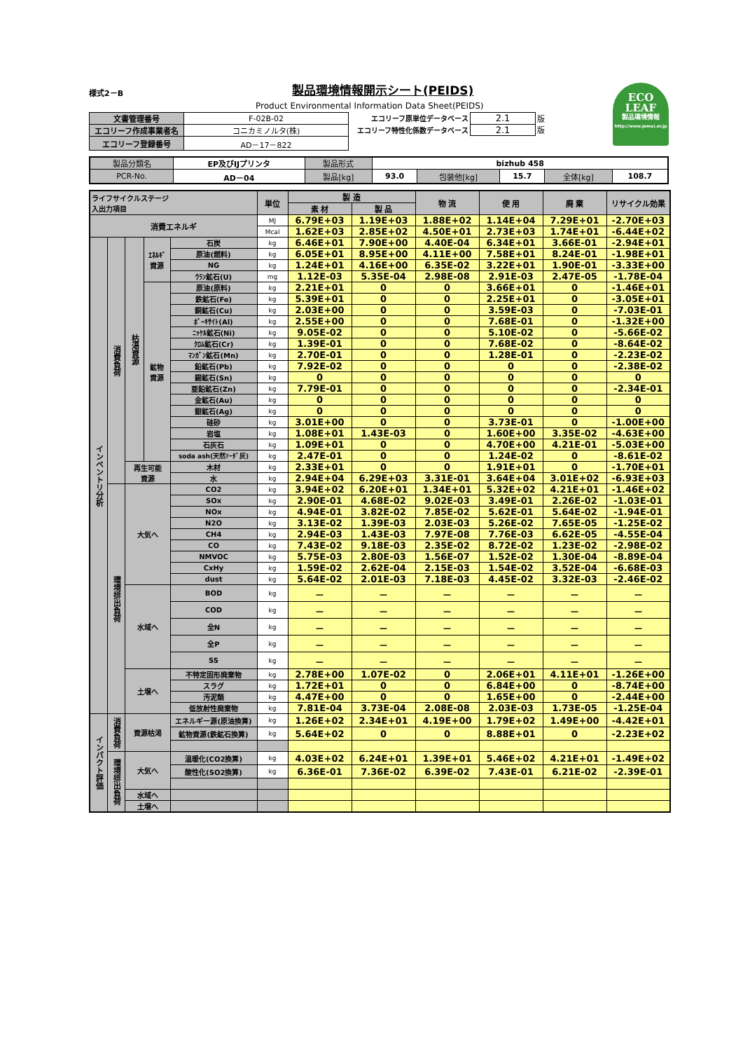様式2－B
製品環境情報開示シート(PEIDS)
Product Environmental Information Data Sheet(PEIDS)
ECO
LEAF
製品環境情報
http://www.jemai.or.jp
| 文書管理番号 | F-02B-02 |
| エコリーフ作成事業者名 | コニカミノルタ(株) |
| エコリーフ登録番号 | AD－17－822 |
| エコリーフ原単位データベース | 2.1 | 版 |
| エコリーフ特性化係数データベース | 2.1 | 版 |
| 製品分類名 | EP及びIJプリンタ | 製品形式 | bizhub 458 | | | | |
| PCR-No. | AD－04 | 製品[kg] | 93.0 | 包装他[kg] | 15.7 | 全体[kg] | 108.7 |
| ライフサイクルステージ 入出力項目 | | | | | 単位 | 製 造 | | 物 流 | 使 用 | 廃 棄 | リサイクル効果 |
| --- | --- | --- | --- | --- | --- | --- | --- | --- | --- | --- | --- |
| | | | | | | 素 材 | 製 品 | | | | |
| 消費エネルギ | | | | | MJ | 6.79E+03 | 1.19E+03 | 1.88E+02 | 1.14E+04 | 7.29E+01 | -2.70E+03 |
| | | | | | Mcal | 1.62E+03 | 2.85E+02 | 4.50E+01 | 2.73E+03 | 1.74E+01 | -6.44E+02 |
| インベントリ分析 | 消費負荷 | 枯渇資源 | ｴﾈﾙｷﾞ 資源 | 石炭 | kg | 6.46E+01 | 7.90E+00 | 4.40E-04 | 6.34E+01 | 3.66E-01 | -2.94E+01 |
| | | | | 原油(燃料) | kg | 6.05E+01 | 8.95E+00 | 4.11E+00 | 7.58E+01 | 8.24E-01 | -1.98E+01 |
| | | | | NG | kg | 1.24E+01 | 4.16E+00 | 6.35E-02 | 3.22E+01 | 1.90E-01 | -3.33E+00 |
| | | | | ｳﾗﾝ鉱石(U) | mg | 1.12E-03 | 5.35E-04 | 2.98E-08 | 2.91E-03 | 2.47E-05 | -1.78E-04 |
| | | | 鉱物 資源 | 原油(原料) | kg | 2.21E+01 | 0 | 0 | 3.66E+01 | 0 | -1.46E+01 |
| | | | | 鉄鉱石(Fe) | kg | 5.39E+01 | 0 | 0 | 2.25E+01 | 0 | -3.05E+01 |
| | | | | 銅鉱石(Cu) | kg | 2.03E+00 | 0 | 0 | 3.59E-03 | 0 | -7.03E-01 |
| | | | | ﾎﾞｰｷｻｲﾄ(Al) | kg | 2.55E+00 | 0 | 0 | 7.68E-01 | 0 | -1.32E+00 |
| | | | | ﾆｯｹﾙ鉱石(Ni) | kg | 9.05E-02 | 0 | 0 | 5.10E-02 | 0 | -5.66E-02 |
| | | | | ｸﾛﾑ鉱石(Cr) | kg | 1.39E-01 | 0 | 0 | 7.68E-02 | 0 | -8.64E-02 |
| | | | | ﾏﾝｶﾞﾝ鉱石(Mn) | kg | 2.70E-01 | 0 | 0 | 1.28E-01 | 0 | -2.23E-02 |
| | | | | 鉛鉱石(Pb) | kg | 7.92E-02 | 0 | 0 | 0 | 0 | -2.38E-02 |
| | | | | 錫鉱石(Sn) | kg | 0 | 0 | 0 | 0 | 0 | 0 |
| | | | | 亜鉛鉱石(Zn) | kg | 7.79E-01 | 0 | 0 | 0 | 0 | -2.34E-01 |
| | | | | 金鉱石(Au) | kg | 0 | 0 | 0 | 0 | 0 | 0 |
| | | | | 銀鉱石(Ag) | kg | 0 | 0 | 0 | 0 | 0 | 0 |
| | | | | 硅砂 | kg | 3.01E+00 | 0 | 0 | 3.73E-01 | 0 | -1.00E+00 |
| | | | | 岩塩 | kg | 1.08E+01 | 1.43E-03 | 0 | 1.60E+00 | 3.35E-02 | -4.63E+00 |
| | | | | 石灰石 | kg | 1.09E+01 | 0 | 0 | 4.70E+00 | 4.21E-01 | -5.03E+00 |
| | | | | soda ash(天然ｿｰﾀﾞ灰) | kg | 2.47E-01 | 0 | 0 | 1.24E-02 | 0 | -8.61E-02 |
| | | 再生可能 資源 | | 木材 | kg | 2.33E+01 | 0 | 0 | 1.91E+01 | 0 | -1.70E+01 |
| | | | | 水 | kg | 2.94E+04 | 6.29E+03 | 3.31E-01 | 3.64E+04 | 3.01E+02 | -6.93E+03 |
| | 環境排出負荷 | 大気へ | | CO2 | kg | 3.94E+02 | 6.20E+01 | 1.34E+01 | 5.32E+02 | 4.21E+01 | -1.46E+02 |
| | | | | SOx | kg | 2.90E-01 | 4.68E-02 | 9.02E-03 | 3.49E-01 | 2.26E-02 | -1.03E-01 |
| | | | | NOx | kg | 4.94E-01 | 3.82E-02 | 7.85E-02 | 5.62E-01 | 5.64E-02 | -1.94E-01 |
| | | | | N2O | kg | 3.13E-02 | 1.39E-03 | 2.03E-03 | 5.26E-02 | 7.65E-05 | -1.25E-02 |
| | | | | CH4 | kg | 2.94E-03 | 1.43E-03 | 7.97E-08 | 7.76E-03 | 6.62E-05 | -4.55E-04 |
| | | | | CO | kg | 7.43E-02 | 9.18E-03 | 2.35E-02 | 8.72E-02 | 1.23E-02 | -2.98E-02 |
| | | | | NMVOC | kg | 5.75E-03 | 2.80E-03 | 1.56E-07 | 1.52E-02 | 1.30E-04 | -8.89E-04 |
| | | | | CxHy | kg | 1.59E-02 | 2.62E-04 | 2.15E-03 | 1.54E-02 | 3.52E-04 | -6.68E-03 |
| | | | | dust | kg | 5.64E-02 | 2.01E-03 | 7.18E-03 | 4.45E-02 | 3.32E-03 | -2.46E-02 |
| | | 水域へ | | BOD | kg | － | － | － | － | － | － |
| | | | | COD | kg | － | － | － | － | － | － |
| | | | | 全N | kg | － | － | － | － | － | － |
| | | | | 全P | kg | － | － | － | － | － | － |
| | | | | SS | kg | － | － | － | － | － | － |
| | | 土壌へ | | 不特定固形廃棄物 | kg | 2.78E+00 | 1.07E-02 | 0 | 2.06E+01 | 4.11E+01 | -1.26E+00 |
| | | | | スラグ | kg | 1.72E+01 | 0 | 0 | 6.84E+00 | 0 | -8.74E+00 |
| | | | | 汚泥類 | kg | 4.47E+00 | 0 | 0 | 1.65E+00 | 0 | -2.44E+00 |
| | | | | 低放射性廃棄物 | kg | 7.81E-04 | 3.73E-04 | 2.08E-08 | 2.03E-03 | 1.73E-05 | -1.25E-04 |
| インパクト評価 | 消費負荷 | 資源枯渇 | | エネルギー源(原油換算) | kg | 1.26E+02 | 2.34E+01 | 4.19E+00 | 1.79E+02 | 1.49E+00 | -4.42E+01 |
| | | | | 鉱物資源(鉄鉱石換算) | kg | 5.64E+02 | 0 | 0 | 8.88E+01 | 0 | -2.23E+02 |
| | 環境排出負荷 | 大気へ | | 温暖化(CO2換算) | kg | 4.03E+02 | 6.24E+01 | 1.39E+01 | 5.46E+02 | 4.21E+01 | -1.49E+02 |
| | | | | 酸性化(SO2換算) | kg | 6.36E-01 | 7.36E-02 | 6.39E-02 | 7.43E-01 | 6.21E-02 | -2.39E-01 |
| | | 水域へ | | | | | | | | | |
| | | 土壌へ | | | | | | | | | |